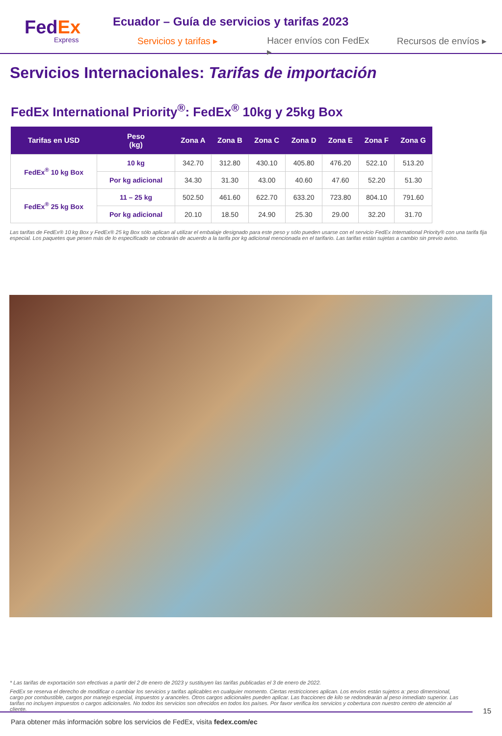FedEx
Express
Ecuador – Guía de servicios y tarifas 2023
Servicios y tarifas ▸ Hacer envíos con FedEx ▸ Recursos de envíos ▸
Servicios Internacionales: Tarifas de importación
FedEx International Priority<sup>®</sup>: FedEx<sup>®</sup> 10kg y 25kg Box
| Tarifas en USD | Peso (kg) | Zona A | Zona B | Zona C | Zona D | Zona E | Zona F | Zona G |
| --- | --- | --- | --- | --- | --- | --- | --- | --- |
| FedEx<sup>®</sup> 10 kg Box | 10 kg | 342.70 | 312.80 | 430.10 | 405.80 | 476.20 | 522.10 | 513.20 |
| | Por kg adicional | 34.30 | 31.30 | 43.00 | 40.60 | 47.60 | 52.20 | 51.30 |
| FedEx<sup>®</sup> 25 kg Box | 11 – 25 kg | 502.50 | 461.60 | 622.70 | 633.20 | 723.80 | 804.10 | 791.60 |
| | Por kg adicional | 20.10 | 18.50 | 24.90 | 25.30 | 29.00 | 32.20 | 31.70 |
Las tarifas de FedEx® 10 kg Box y FedEx® 25 kg Box sólo aplican al utilizar el embalaje designado para este peso y sólo pueden usarse con el servicio FedEx International Priority® con una tarifa fija especial. Los paquetes que pesen más de lo especificado se cobrarán de acuerdo a la tarifa por kg adicional mencionada en el tarifario. Las tarifas están sujetas a cambio sin previo aviso.
* Las tarifas de exportación son efectivas a partir del 2 de enero de 2023 y sustituyen las tarifas publicadas el 3 de enero de 2022.
FedEx se reserva el derecho de modificar o cambiar los servicios y tarifas aplicables en cualquier momento. Ciertas restricciones aplican. Los envíos están sujetos a: peso dimensional, cargo por combustible, cargos por manejo especial, impuestos y aranceles. Otros cargos adicionales pueden aplicar. Las fracciones de kilo se redondearán al peso inmediato superior. Las tarifas no incluyen impuestos o cargos adicionales. No todos los servicios son ofrecidos en todos los países. Por favor verifica los servicios y cobertura con nuestro centro de atención al cliente.
15
Para obtener más información sobre los servicios de FedEx, visita fedex.com/ec